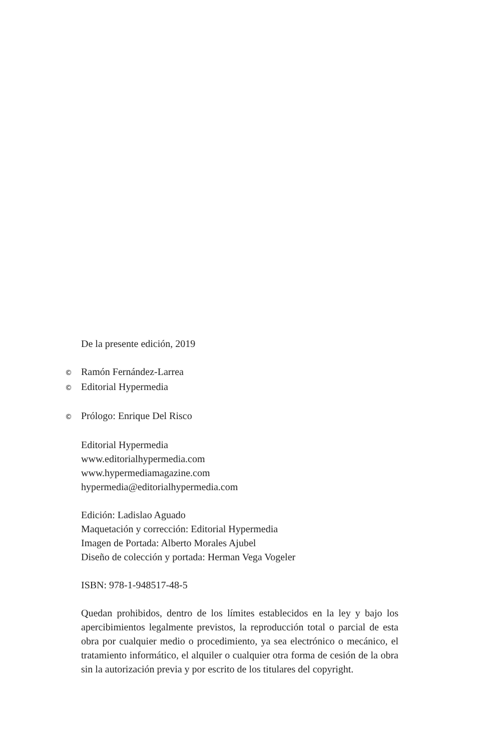De la presente edición, 2019
© Ramón Fernández-Larrea
© Editorial Hypermedia
© Prólogo: Enrique Del Risco
Editorial Hypermedia
www.editorialhypermedia.com
www.hypermediamagazine.com
hypermedia@editorialhypermedia.com
Edición: Ladislao Aguado
Maquetación y corrección: Editorial Hypermedia
Imagen de Portada: Alberto Morales Ajubel
Diseño de colección y portada: Herman Vega Vogeler
ISBN: 978-1-948517-48-5
Quedan prohibidos, dentro de los límites establecidos en la ley y bajo los apercibimientos legalmente previstos, la reproducción total o parcial de esta obra por cualquier medio o procedimiento, ya sea electrónico o mecánico, el tratamiento informático, el alquiler o cualquier otra forma de cesión de la obra sin la autorización previa y por escrito de los titulares del copyright.